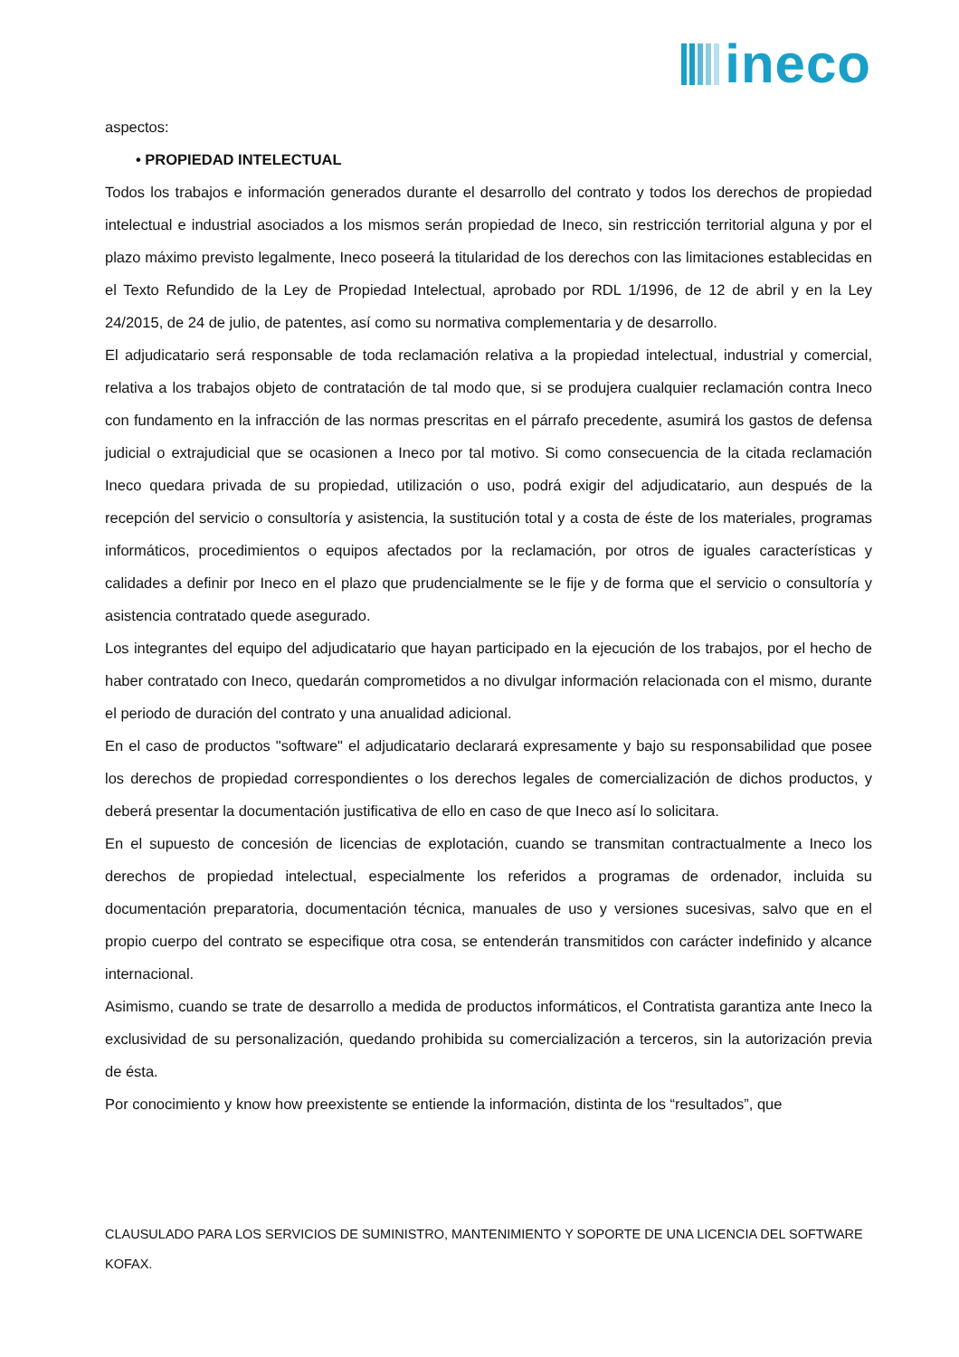ineco
aspectos:
• PROPIEDAD INTELECTUAL
Todos los trabajos e información generados durante el desarrollo del contrato y todos los derechos de propiedad intelectual e industrial asociados a los mismos serán propiedad de Ineco, sin restricción territorial alguna y por el plazo máximo previsto legalmente, Ineco poseerá la titularidad de los derechos con las limitaciones establecidas en el Texto Refundido de la Ley de Propiedad Intelectual, aprobado por RDL 1/1996, de 12 de abril y en la Ley 24/2015, de 24 de julio, de patentes, así como su normativa complementaria y de desarrollo.
El adjudicatario será responsable de toda reclamación relativa a la propiedad intelectual, industrial y comercial, relativa a los trabajos objeto de contratación de tal modo que, si se produjera cualquier reclamación contra Ineco con fundamento en la infracción de las normas prescritas en el párrafo precedente, asumirá los gastos de defensa judicial o extrajudicial que se ocasionen a Ineco por tal motivo. Si como consecuencia de la citada reclamación Ineco quedara privada de su propiedad, utilización o uso, podrá exigir del adjudicatario, aun después de la recepción del servicio o consultoría y asistencia, la sustitución total y a costa de éste de los materiales, programas informáticos, procedimientos o equipos afectados por la reclamación, por otros de iguales características y calidades a definir por Ineco en el plazo que prudencialmente se le fije y de forma que el servicio o consultoría y asistencia contratado quede asegurado.
Los integrantes del equipo del adjudicatario que hayan participado en la ejecución de los trabajos, por el hecho de haber contratado con Ineco, quedarán comprometidos a no divulgar información relacionada con el mismo, durante el periodo de duración del contrato y una anualidad adicional.
En el caso de productos "software" el adjudicatario declarará expresamente y bajo su responsabilidad que posee los derechos de propiedad correspondientes o los derechos legales de comercialización de dichos productos, y deberá presentar la documentación justificativa de ello en caso de que Ineco así lo solicitara.
En el supuesto de concesión de licencias de explotación, cuando se transmitan contractualmente a Ineco los derechos de propiedad intelectual, especialmente los referidos a programas de ordenador, incluida su documentación preparatoria, documentación técnica, manuales de uso y versiones sucesivas, salvo que en el propio cuerpo del contrato se especifique otra cosa, se entenderán transmitidos con carácter indefinido y alcance internacional.
Asimismo, cuando se trate de desarrollo a medida de productos informáticos, el Contratista garantiza ante Ineco la exclusividad de su personalización, quedando prohibida su comercialización a terceros, sin la autorización previa de ésta.
Por conocimiento y know how preexistente se entiende la información, distinta de los “resultados”, que
CLAUSULADO PARA LOS SERVICIOS DE SUMINISTRO, MANTENIMIENTO Y SOPORTE DE UNA LICENCIA DEL SOFTWARE KOFAX.